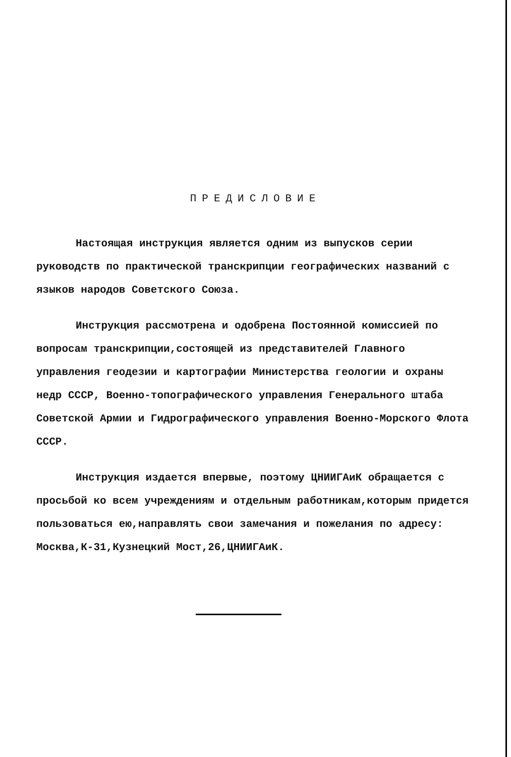ПРЕДИСЛОВИЕ
Настоящая инструкция является одним из выпусков серии руководств по практической транскрипции географических названий с языков народов Советского Союза.
Инструкция рассмотрена и одобрена Постоянной комиссией по вопросам транскрипции,состоящей из представителей Главного управления геодезии и картографии Министерства геологии и охраны недр СССР, Военно-топографического управления Генерального штаба Советской Армии и Гидрографического управления Военно-Морского Флота СССР.
Инструкция издается впервые, поэтому ЦНИИГАиК обращается с просьбой ко всем учреждениям и отдельным работникам,которым придется пользоваться ею,направлять свои замечания и пожелания по адресу: Москва,К-31,Кузнецкий Мост,26,ЦНИИГАиК.